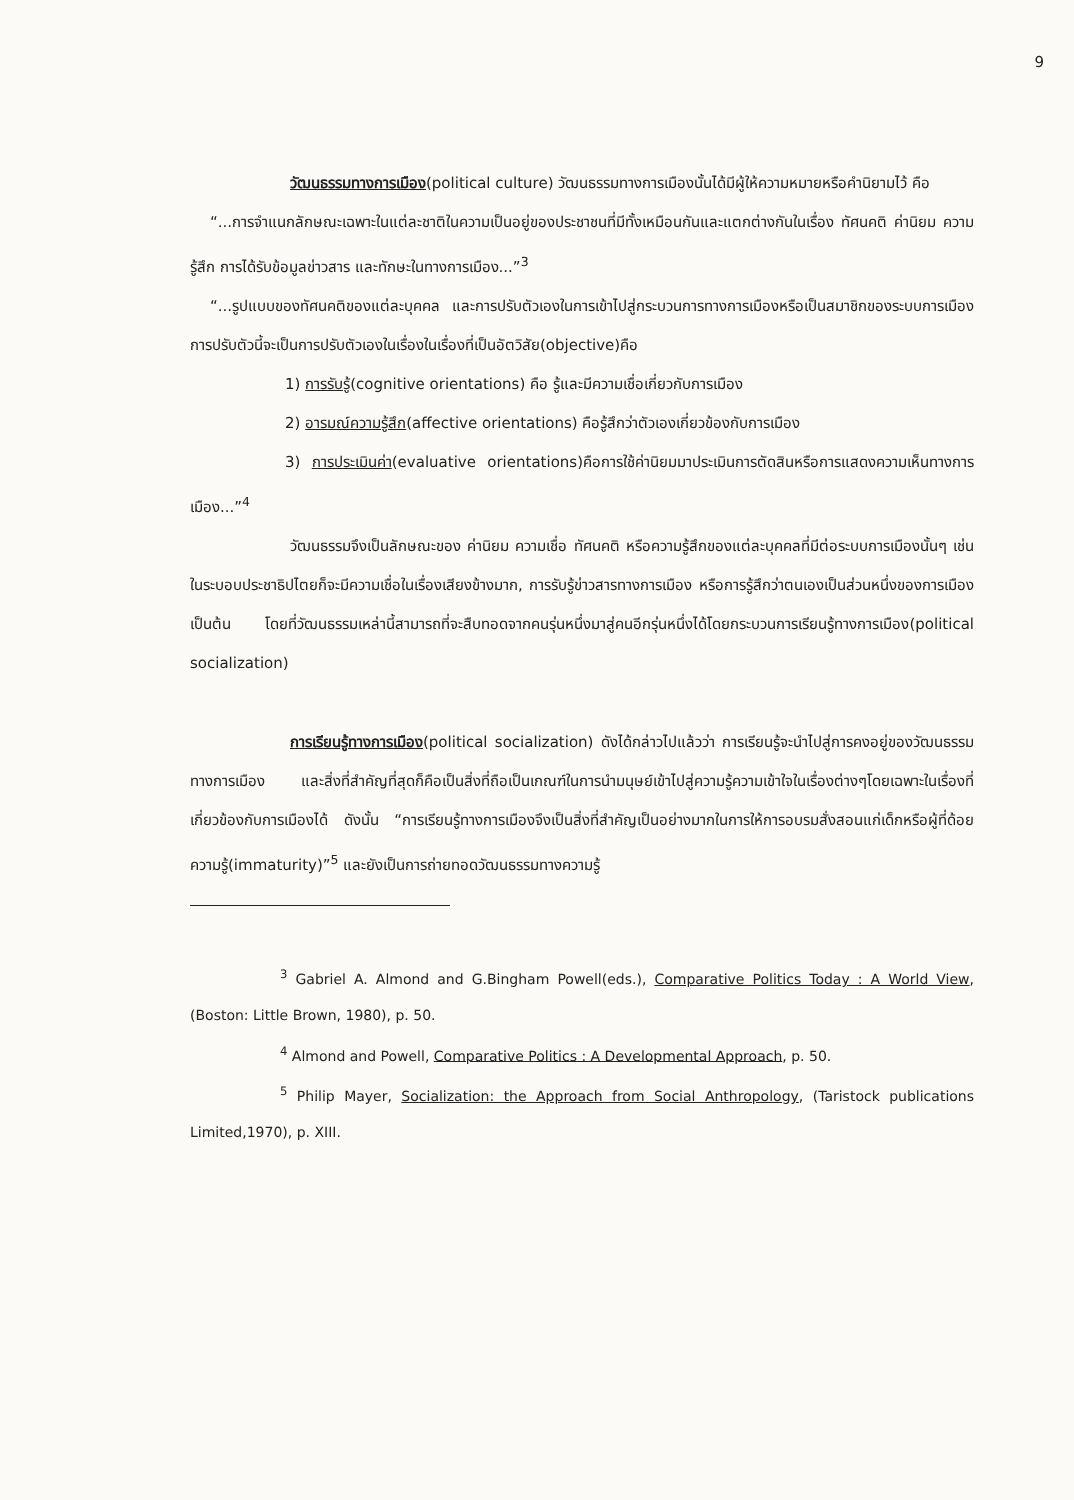9
วัฒนธรรมทางการเมือง(political culture) วัฒนธรรมทางการเมืองนั้นได้มีผู้ให้ความหมายหรือคำนิยามไว้ คือ
“...การจำแนกลักษณะเฉพาะในแต่ละชาติในความเป็นอยู่ของประชาชนที่มีทั้งเหมือนกันและแตกต่างกันในเรื่อง ทัศนคติ ค่านิยม ความรู้สึก การได้รับข้อมูลข่าวสาร และทักษะในทางการเมือง...”<sup>3</sup>
“...รูปแบบของทัศนคติของแต่ละบุคคล และการปรับตัวเองในการเข้าไปสู่กระบวนการทางการเมืองหรือเป็นสมาชิกของระบบการเมือง การปรับตัวนี้จะเป็นการปรับตัวเองในเรื่องในเรื่องที่เป็นอัตวิสัย(objective)คือ
1) การรับรู้(cognitive orientations) คือ รู้และมีความเชื่อเกี่ยวกับการเมือง
2) อารมณ์ความรู้สึก(affective orientations) คือรู้สึกว่าตัวเองเกี่ยวข้องกับการเมือง
3) การประเมินค่า(evaluative orientations)คือการใช้ค่านิยมมาประเมินการตัดสินหรือการแสดงความเห็นทางการเมือง...”<sup>4</sup>
วัฒนธรรมจึงเป็นลักษณะของ ค่านิยม ความเชื่อ ทัศนคติ หรือความรู้สึกของแต่ละบุคคลที่มีต่อระบบการเมืองนั้นๆ เช่น ในระบอบประชาธิปไตยก็จะมีความเชื่อในเรื่องเสียงข้างมาก, การรับรู้ข่าวสารทางการเมือง หรือการรู้สึกว่าตนเองเป็นส่วนหนึ่งของการเมือง เป็นต้น โดยที่วัฒนธรรมเหล่านี้สามารถที่จะสืบทอดจากคนรุ่นหนึ่งมาสู่คนอีกรุ่นหนึ่งได้โดยกระบวนการเรียนรู้ทางการเมือง(political socialization)
การเรียนรู้ทางการเมือง(political socialization) ดังได้กล่าวไปแล้วว่า การเรียนรู้จะนำไปสู่การคงอยู่ของวัฒนธรรมทางการเมือง และสิ่งที่สำคัญที่สุดก็คือเป็นสิ่งที่ถือเป็นเกณฑ์ในการนำมนุษย์เข้าไปสู่ความรู้ความเข้าใจในเรื่องต่างๆโดยเฉพาะในเรื่องที่เกี่ยวข้องกับการเมืองได้ ดังนั้น “การเรียนรู้ทางการเมืองจึงเป็นสิ่งที่สำคัญเป็นอย่างมากในการให้การอบรมสั่งสอนแก่เด็กหรือผู้ที่ด้อยความรู้(immaturity)”<sup>5</sup> และยังเป็นการถ่ายทอดวัฒนธรรมทางความรู้
<sup>3</sup> Gabriel A. Almond and G.Bingham Powell(eds.), Comparative Politics Today : A World View, (Boston: Little Brown, 1980), p. 50.
<sup>4</sup> Almond and Powell, Comparative Politics : A Developmental Approach, p. 50.
<sup>5</sup> Philip Mayer, Socialization: the Approach from Social Anthropology, (Taristock publications Limited,1970), p. XIII.